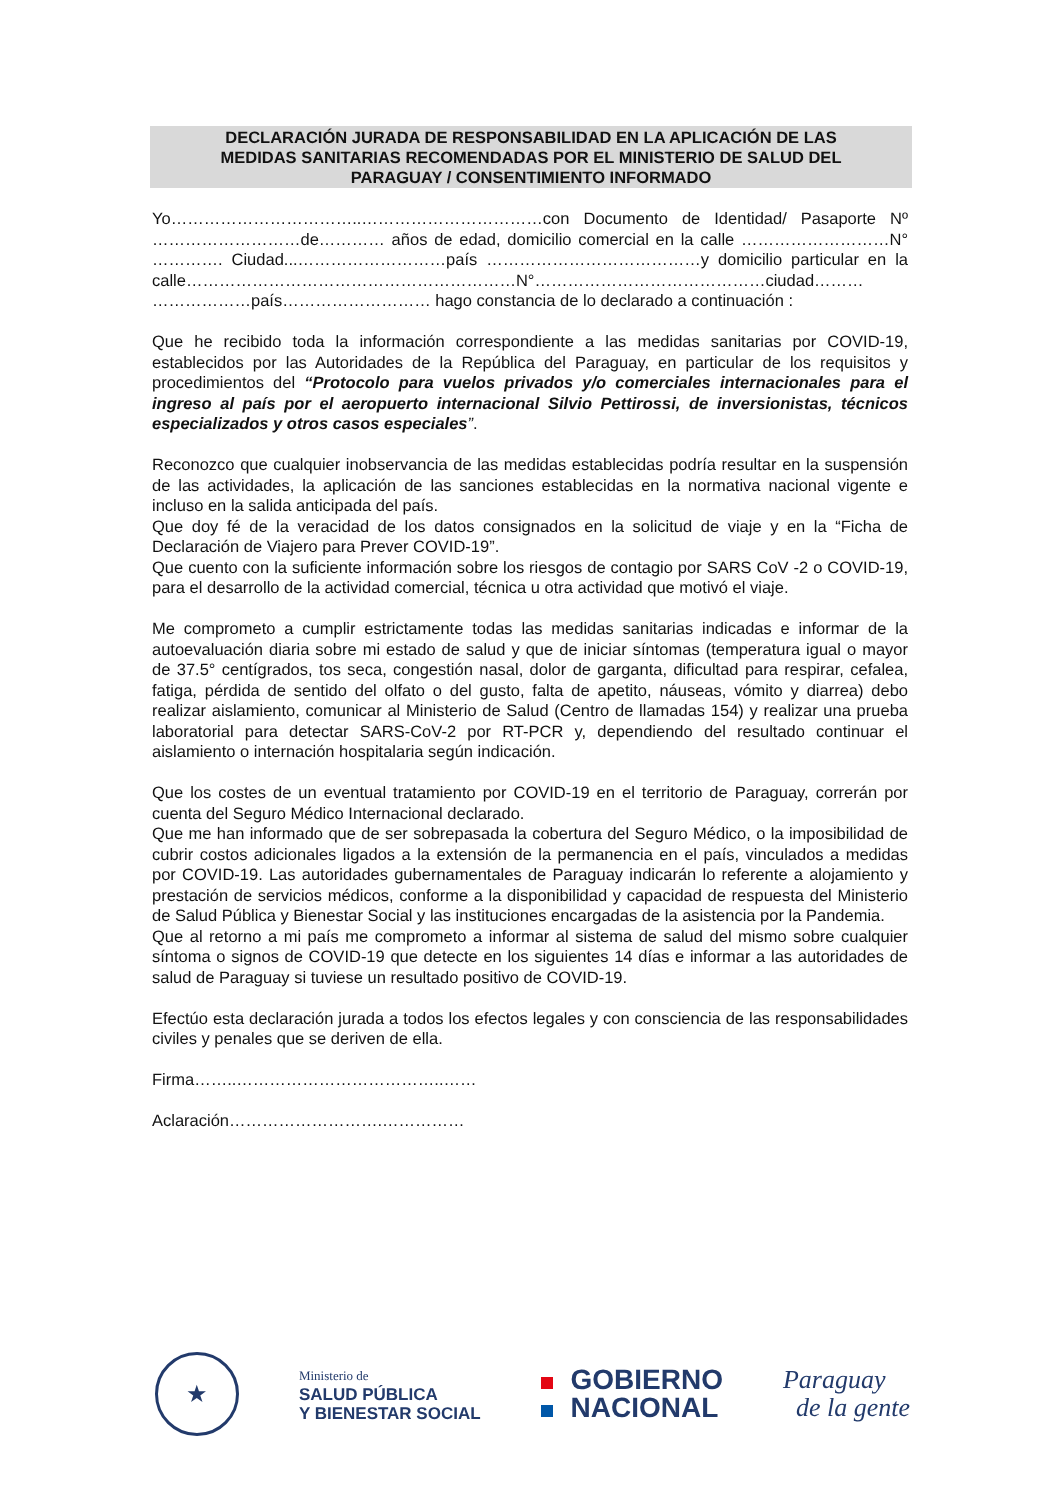DECLARACIÓN JURADA DE RESPONSABILIDAD EN LA APLICACIÓN DE LAS
MEDIDAS SANITARIAS RECOMENDADAS POR EL MINISTERIO DE SALUD DEL
PARAGUAY / CONSENTIMIENTO INFORMADO
Yo……………………………..……………………………con Documento de Identidad/ Pasaporte Nº ………………………de………… años de edad, domicilio comercial en la calle ………………………N° …………. Ciudad...………………………país …………………………………y domicilio particular en la calle……………………………………………………N°……………………………………ciudad……… ………………país……………………… hago constancia de lo declarado a continuación :
Que he recibido toda la información correspondiente a las medidas sanitarias por COVID-19, establecidos por las Autoridades de la República del Paraguay, en particular de los requisitos y procedimientos del “Protocolo para vuelos privados y/o comerciales internacionales para el ingreso al país por el aeropuerto internacional Silvio Pettirossi, de inversionistas, técnicos especializados y otros casos especiales”.
Reconozco que cualquier inobservancia de las medidas establecidas podría resultar en la suspensión de las actividades, la aplicación de las sanciones establecidas en la normativa nacional vigente e incluso en la salida anticipada del país.
Que doy fé de la veracidad de los datos consignados en la solicitud de viaje y en la “Ficha de Declaración de Viajero para Prever COVID-19”.
Que cuento con la suficiente información sobre los riesgos de contagio por SARS CoV -2 o COVID-19, para el desarrollo de la actividad comercial, técnica u otra actividad que motivó el viaje.
Me comprometo a cumplir estrictamente todas las medidas sanitarias indicadas e informar de la autoevaluación diaria sobre mi estado de salud y que de iniciar síntomas (temperatura igual o mayor de 37.5° centígrados, tos seca, congestión nasal, dolor de garganta, dificultad para respirar, cefalea, fatiga, pérdida de sentido del olfato o del gusto, falta de apetito, náuseas, vómito y diarrea) debo realizar aislamiento, comunicar al Ministerio de Salud (Centro de llamadas 154) y realizar una prueba laboratorial para detectar SARS-CoV-2 por RT-PCR y, dependiendo del resultado continuar el aislamiento o internación hospitalaria según indicación.
Que los costes de un eventual tratamiento por COVID-19 en el territorio de Paraguay, correrán por cuenta del Seguro Médico Internacional declarado.
Que me han informado que de ser sobrepasada la cobertura del Seguro Médico, o la imposibilidad de cubrir costos adicionales ligados a la extensión de la permanencia en el país, vinculados a medidas por COVID-19. Las autoridades gubernamentales de Paraguay indicarán lo referente a alojamiento y prestación de servicios médicos, conforme a la disponibilidad y capacidad de respuesta del Ministerio de Salud Pública y Bienestar Social y las instituciones encargadas de la asistencia por la Pandemia.
Que al retorno a mi país me comprometo a informar al sistema de salud del mismo sobre cualquier síntoma o signos de COVID-19 que detecte en los siguientes 14 días e informar a las autoridades de salud de Paraguay si tuviese un resultado positivo de COVID-19.
Efectúo esta declaración jurada a todos los efectos legales y con consciencia de las responsabilidades civiles y penales que se deriven de ella.
Firma……..………………………………..……
Aclaración……………………….……………
★
Ministerio de
SALUD PÚBLICA
Y BIENESTAR SOCIAL
GOBIERNO
NACIONAL
Paraguay
de la gente